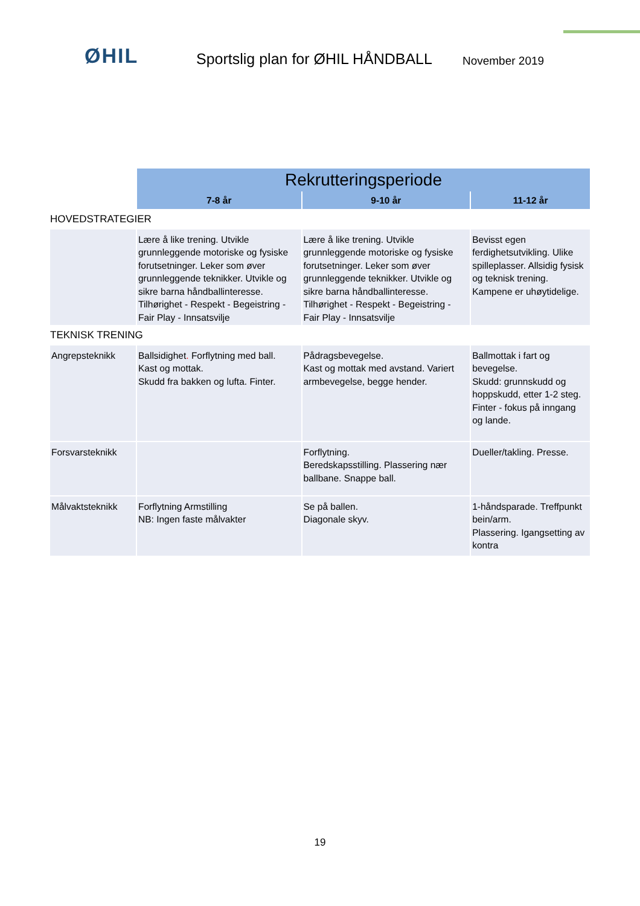ØHIL
Sportslig plan for ØHIL HÅNDBALL
November 2019
| | Rekrutteringsperiode | | |
| | 7-8 år | 9-10 år | 11-12 år |
| HOVEDSTRATEGIER | | | |
| | Lære å like trening. Utvikle grunnleggende motoriske og fysiske forutsetninger. Leker som øver grunnleggende teknikker. Utvikle og sikre barna håndballinteresse. Tilhørighet - Respekt - Begeistring - Fair Play - Innsatsvilje | Lære å like trening. Utvikle grunnleggende motoriske og fysiske forutsetninger. Leker som øver grunnleggende teknikker. Utvikle og sikre barna håndballinteresse. Tilhørighet - Respekt - Begeistring - Fair Play - Innsatsvilje | Bevisst egen ferdighetsutvikling. Ulike spilleplasser. Allsidig fysisk og teknisk trening. Kampene er uhøytidelige. |
| TEKNISK TRENING | | | |
| Angrepsteknikk | Ballsidighet . Forflytning med ball. Kast og mottak. Skudd fra bakken og lufta. Finter. | Pådragsbevegelse. Kast og mottak med avstand. Variert armbevegelse, begge hender. | Ballmottak i fart og bevegelse. Skudd: grunnskudd og hoppskudd, etter 1-2 steg. Finter - fokus på inngang og lande. |
| Forsvarsteknikk | | Forflytning. Beredskapsstilling. Plassering nær ballbane. Snappe ball. | Dueller/takling. Presse. |
| Målvaktsteknikk | Forflytning Armstilling NB: Ingen faste målvakter | Se på ballen. Diagonale skyv. | 1-håndsparade. Treffpunkt bein/arm. Plassering. Igangsetting av kontra |
19